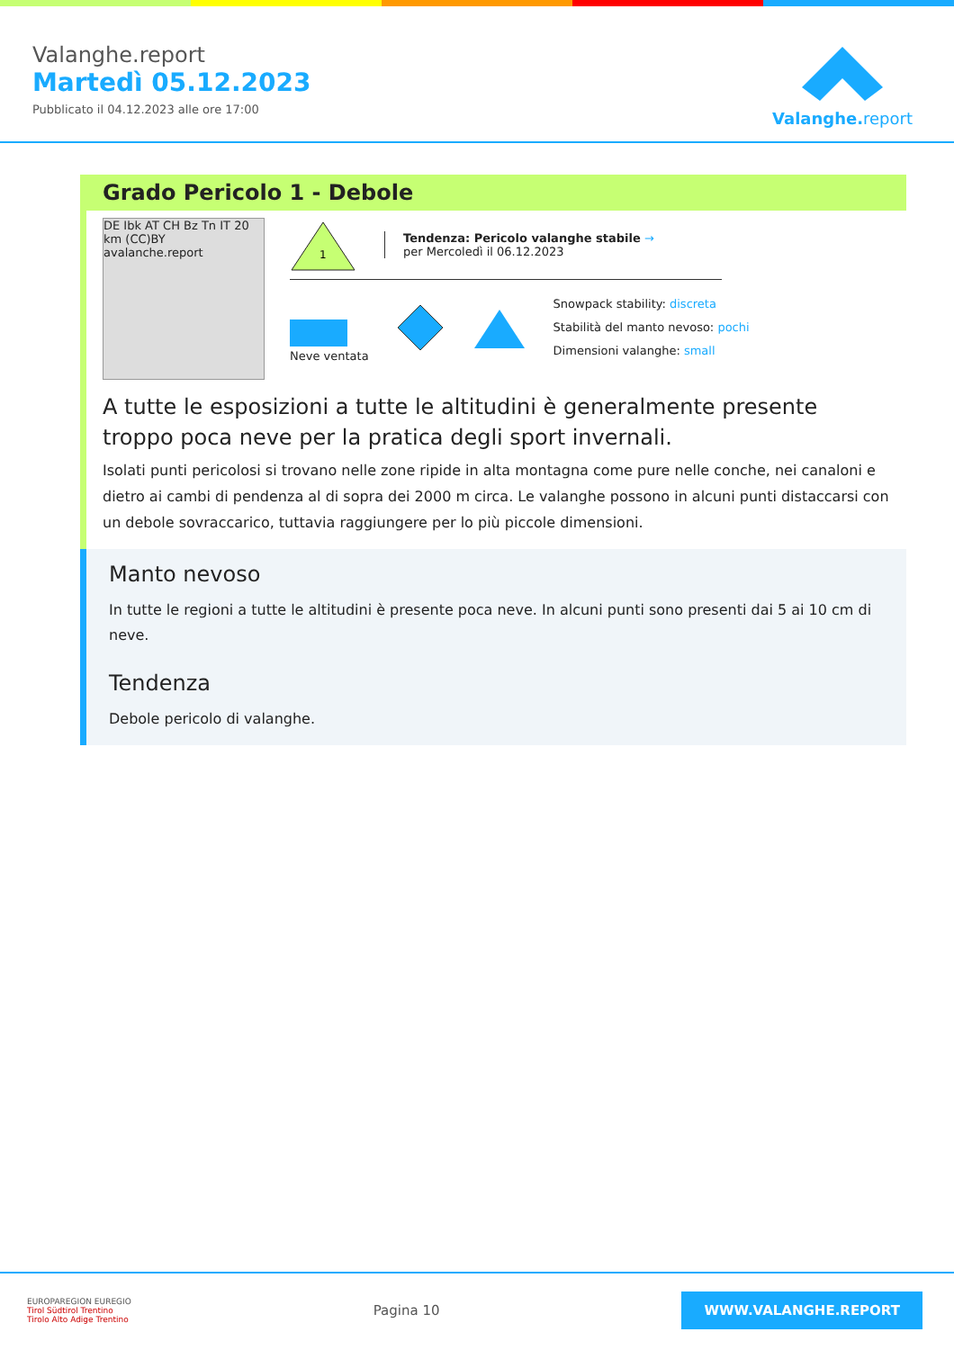Valanghe.report
Martedì 05.12.2023
Pubblicato il 04.12.2023 alle ore 17:00
Valanghe.report
Grado Pericolo 1 - Debole
DE Ibk AT CH Bz Tn IT 20 km (CC)BY avalanche.report
1
Tendenza: Pericolo valanghe stabile →
per Mercoledì il 06.12.2023
Neve ventata
Snowpack stability: discreta
Stabilità del manto nevoso: pochi
Dimensioni valanghe: small
A tutte le esposizioni a tutte le altitudini è generalmente presente troppo poca neve per la pratica degli sport invernali.
Isolati punti pericolosi si trovano nelle zone ripide in alta montagna come pure nelle conche, nei canaloni e dietro ai cambi di pendenza al di sopra dei 2000 m circa. Le valanghe possono in alcuni punti distaccarsi con un debole sovraccarico, tuttavia raggiungere per lo più piccole dimensioni.
Manto nevoso
In tutte le regioni a tutte le altitudini è presente poca neve. In alcuni punti sono presenti dai 5 ai 10 cm di neve.
Tendenza
Debole pericolo di valanghe.
EUROPAREGION EUREGIO
Tirol Südtirol Trentino
Tirolo Alto Adige Trentino
Pagina 10
WWW.VALANGHE.REPORT